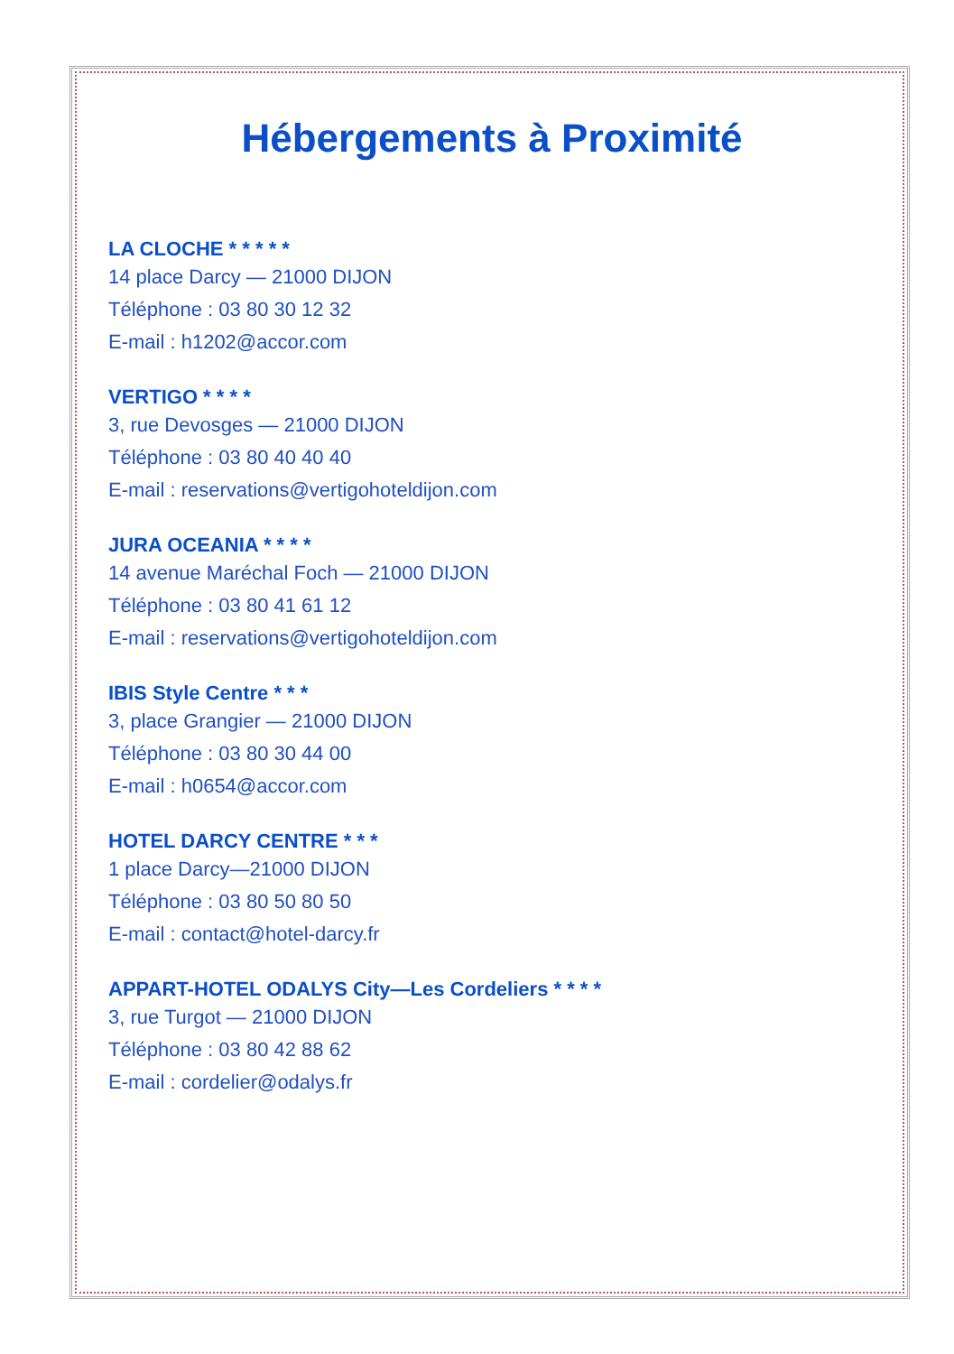Hébergements à Proximité
LA CLOCHE * * * * *
14 place Darcy — 21000 DIJON
Téléphone : 03 80 30 12 32
E-mail : h1202@accor.com
VERTIGO * * * *
3, rue Devosges — 21000 DIJON
Téléphone : 03 80 40 40 40
E-mail : reservations@vertigohoteldijon.com
JURA OCEANIA * * * *
14 avenue Maréchal Foch — 21000 DIJON
Téléphone : 03 80 41 61 12
E-mail : reservations@vertigohoteldijon.com
IBIS Style Centre * * *
3, place Grangier — 21000 DIJON
Téléphone : 03 80 30 44 00
E-mail : h0654@accor.com
HOTEL DARCY CENTRE * * *
1 place Darcy—21000 DIJON
Téléphone : 03 80 50 80 50
E-mail : contact@hotel-darcy.fr
APPART-HOTEL ODALYS City—Les Cordeliers * * * *
3, rue Turgot — 21000 DIJON
Téléphone : 03 80 42 88 62
E-mail : cordelier@odalys.fr